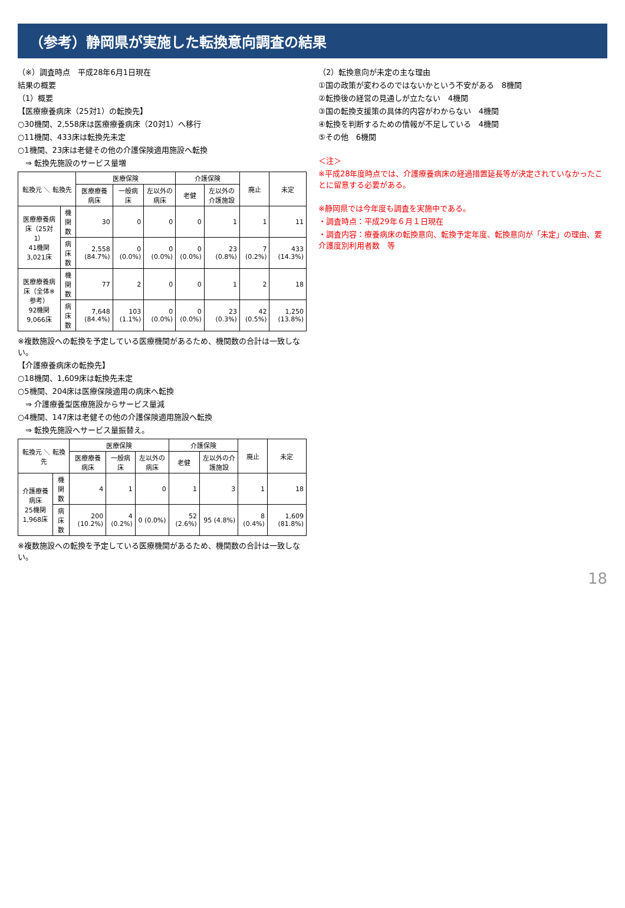（参考）静岡県が実施した転換意向調査の結果
（※）調査時点　平成28年6月1日現在
結果の概要
（1）概要
【医療療養病床（25対1）の転換先】
○30機関、2,558床は医療療養病床（20対1）へ移行
○11機関、433床は転換先未定
○1機関、23床は老健その他の介護保険適用施設へ転換
　⇒ 転換先施設のサービス量増
| 転換元 ＼ 転換先 | | 医療保険 | | | 介護保険 | | 廃止 | 未定 |
| --- | --- | --- | --- | --- | --- | --- | --- | --- |
| | | 医療療養病床 | 一般病床 | 左以外の病床 | 老健 | 左以外の介護施設 | | |
| 医療療養病床（25対1） 41機関3,021床 | 機関数 | 30 | 0 | 0 | 0 | 1 | 1 | 11 |
| | 病床数 | 2,558 (84.7%) | 0 (0.0%) | 0 (0.0%) | 0 (0.0%) | 23 (0.8%) | 7 (0.2%) | 433 (14.3%) |
| 医療療養病床（全体※参考） 92機関9,066床 | 機関数 | 77 | 2 | 0 | 0 | 1 | 2 | 18 |
| | 病床数 | 7,648 (84.4%) | 103 (1.1%) | 0 (0.0%) | 0 (0.0%) | 23 (0.3%) | 42 (0.5%) | 1,250 (13.8%) |
※複数施設への転換を予定している医療機関があるため、機関数の合計は一致しない。
【介護療養病床の転換先】
○18機関、1,609床は転換先未定
○5機関、204床は医療保険適用の病床へ転換
　⇒ 介護療養型医療施設からサービス量減
○4機関、147床は老健その他の介護保険適用施設へ転換
　⇒ 転換先施設へサービス量振替え。
| 転換元 ＼ 転換先 | | 医療保険 | | | 介護保険 | | 廃止 | 未定 |
| --- | --- | --- | --- | --- | --- | --- | --- | --- |
| | | 医療療養病床 | 一般病床 | 左以外の病床 | 老健 | 左以外の介護施設 | | |
| 介護療養病床 25機関1,968床 | 機関数 | 4 | 1 | 0 | 1 | 3 | 1 | 18 |
| | 病床数 | 200 (10.2%) | 4 (0.2%) | 0 (0.0%) | 52 (2.6%) | 95 (4.8%) | 8 (0.4%) | 1,609 (81.8%) |
※複数施設への転換を予定している医療機関があるため、機関数の合計は一致しない。
（2）転換意向が未定の主な理由
①国の政策が変わるのではないかという不安がある　8機関
②転換後の経営の見通しが立たない　4機関
③国の転換支援策の具体的内容がわからない　4機関
④転換を判断するための情報が不足している　4機関
⑤その他　6機関
＜注＞
※平成28年度時点では、介護療養病床の経過措置延長等が決定されていなかったことに留意する必要がある。
※静岡県では今年度も調査を実施中である。
・調査時点：平成29年６月１日現在
・調査内容：療養病床の転換意向、転換予定年度、転換意向が「未定」の理由、要介護度別利用者数　等
18